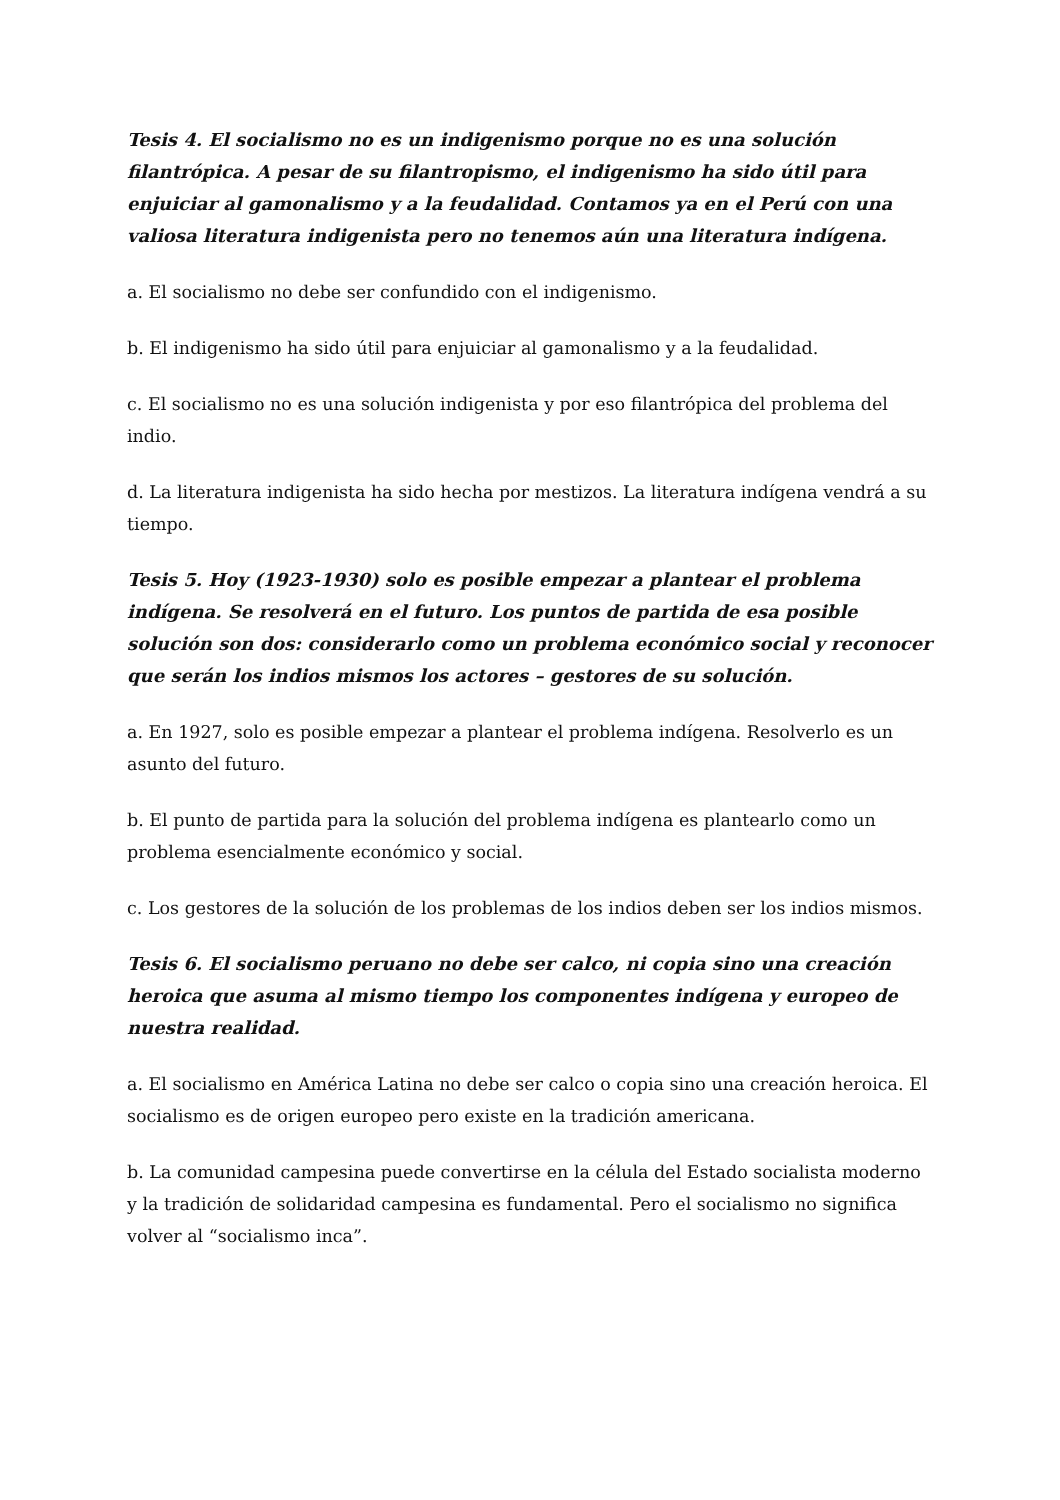Tesis 4. El socialismo no es un indigenismo porque no es una solución filantrópica. A pesar de su filantropismo, el indigenismo ha sido útil para enjuiciar al gamonalismo y a la feudalidad. Contamos ya en el Perú con una valiosa literatura indigenista pero no tenemos aún una literatura indígena.
a. El socialismo no debe ser confundido con el indigenismo.
b. El indigenismo ha sido útil para enjuiciar al gamonalismo y a la feudalidad.
c. El socialismo no es una solución indigenista y por eso filantrópica del problema del indio.
d. La literatura indigenista ha sido hecha por mestizos. La literatura indígena vendrá a su tiempo.
Tesis 5. Hoy (1923-1930) solo es posible empezar a plantear el problema indígena. Se resolverá en el futuro. Los puntos de partida de esa posible solución son dos: considerarlo como un problema económico social y reconocer que serán los indios mismos los actores – gestores de su solución.
a. En 1927, solo es posible empezar a plantear el problema indígena. Resolverlo es un asunto del futuro.
b. El punto de partida para la solución del problema indígena es plantearlo como un problema esencialmente económico y social.
c. Los gestores de la solución de los problemas de los indios deben ser los indios mismos.
Tesis 6. El socialismo peruano no debe ser calco, ni copia sino una creación heroica que asuma al mismo tiempo los componentes indígena y europeo de nuestra realidad.
a. El socialismo en América Latina no debe ser calco o copia sino una creación heroica. El socialismo es de origen europeo pero existe en la tradición americana.
b. La comunidad campesina puede convertirse en la célula del Estado socialista moderno y la tradición de solidaridad campesina es fundamental. Pero el socialismo no significa volver al “socialismo inca”.